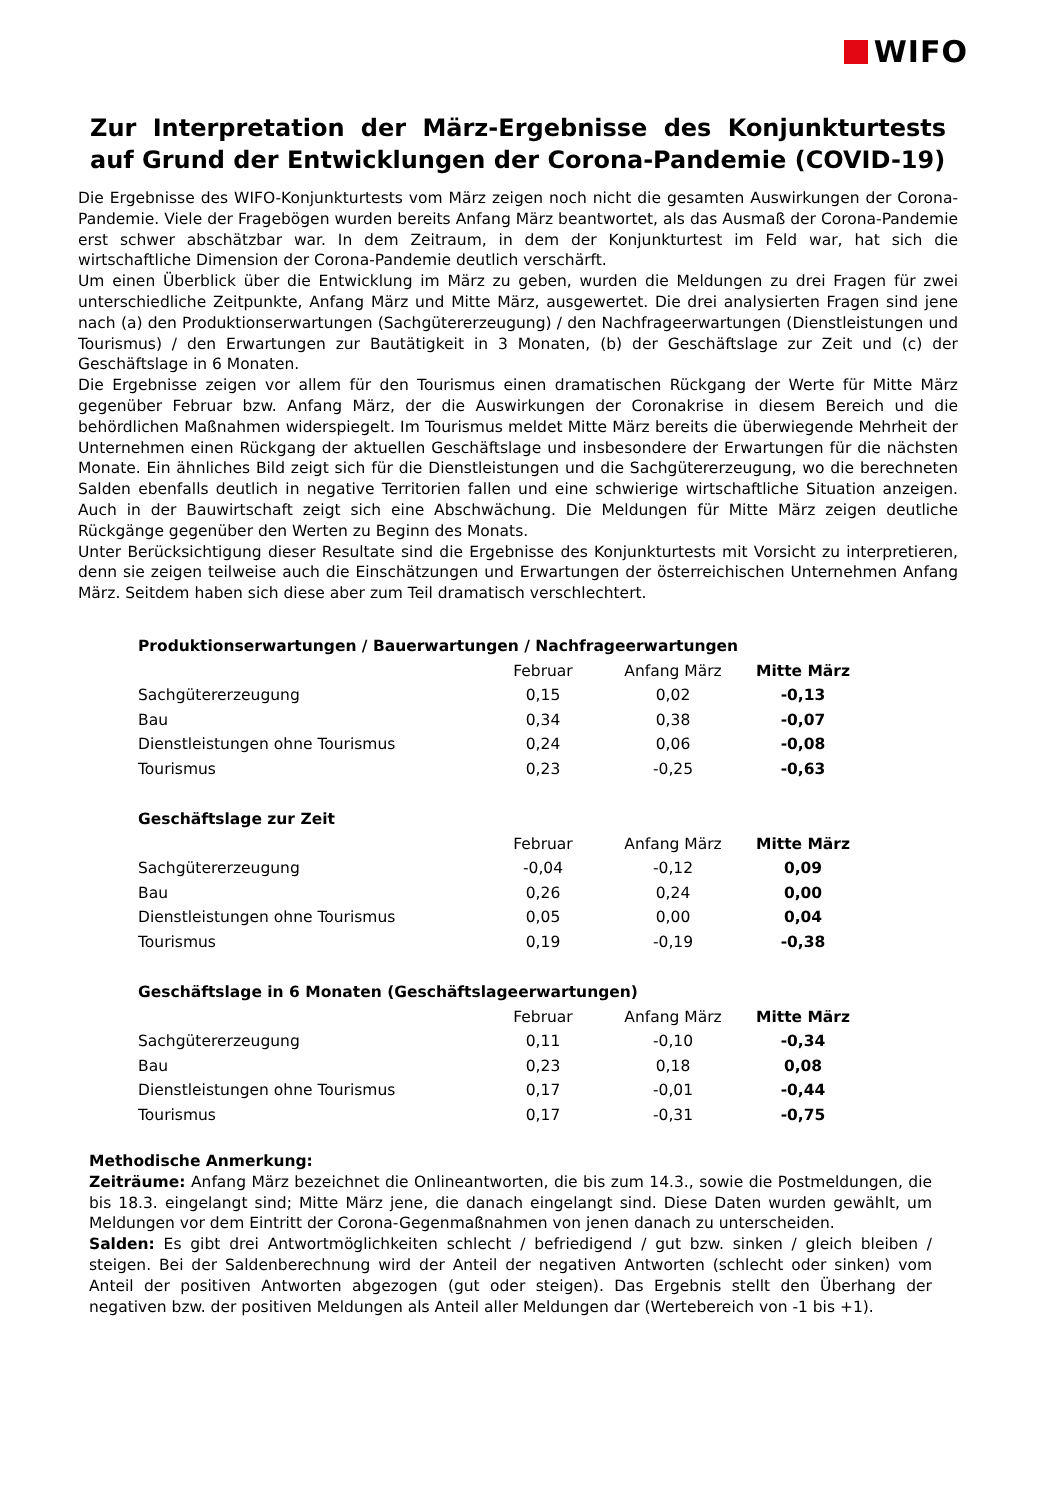WIFO
Zur Interpretation der März-Ergebnisse des Konjunkturtests auf Grund der Entwicklungen der Corona-Pandemie (COVID-19)
Die Ergebnisse des WIFO-Konjunkturtests vom März zeigen noch nicht die gesamten Auswirkungen der Corona-Pandemie. Viele der Fragebögen wurden bereits Anfang März beantwortet, als das Ausmaß der Corona-Pandemie erst schwer abschätzbar war. In dem Zeitraum, in dem der Konjunkturtest im Feld war, hat sich die wirtschaftliche Dimension der Corona-Pandemie deutlich verschärft.
Um einen Überblick über die Entwicklung im März zu geben, wurden die Meldungen zu drei Fragen für zwei unterschiedliche Zeitpunkte, Anfang März und Mitte März, ausgewertet. Die drei analysierten Fragen sind jene nach (a) den Produktionserwartungen (Sachgütererzeugung) / den Nachfrageerwartungen (Dienstleistungen und Tourismus) / den Erwartungen zur Bautätigkeit in 3 Monaten, (b) der Geschäftslage zur Zeit und (c) der Geschäftslage in 6 Monaten.
Die Ergebnisse zeigen vor allem für den Tourismus einen dramatischen Rückgang der Werte für Mitte März gegenüber Februar bzw. Anfang März, der die Auswirkungen der Coronakrise in diesem Bereich und die behördlichen Maßnahmen widerspiegelt. Im Tourismus meldet Mitte März bereits die überwiegende Mehrheit der Unternehmen einen Rückgang der aktuellen Geschäftslage und insbesondere der Erwartungen für die nächsten Monate. Ein ähnliches Bild zeigt sich für die Dienstleistungen und die Sachgütererzeugung, wo die berechneten Salden ebenfalls deutlich in negative Territorien fallen und eine schwierige wirtschaftliche Situation anzeigen. Auch in der Bauwirtschaft zeigt sich eine Abschwächung. Die Meldungen für Mitte März zeigen deutliche Rückgänge gegenüber den Werten zu Beginn des Monats.
Unter Berücksichtigung dieser Resultate sind die Ergebnisse des Konjunkturtests mit Vorsicht zu interpretieren, denn sie zeigen teilweise auch die Einschätzungen und Erwartungen der österreichischen Unternehmen Anfang März. Seitdem haben sich diese aber zum Teil dramatisch verschlechtert.
| Produktionserwartungen / Bauerwartungen / Nachfrageerwartungen | | | |
| --- | --- | --- | --- |
| | Februar | Anfang März | Mitte März |
| Sachgütererzeugung | 0,15 | 0,02 | -0,13 |
| Bau | 0,34 | 0,38 | -0,07 |
| Dienstleistungen ohne Tourismus | 0,24 | 0,06 | -0,08 |
| Tourismus | 0,23 | -0,25 | -0,63 |
| Geschäftslage zur Zeit | | | |
| | Februar | Anfang März | Mitte März |
| Sachgütererzeugung | -0,04 | -0,12 | 0,09 |
| Bau | 0,26 | 0,24 | 0,00 |
| Dienstleistungen ohne Tourismus | 0,05 | 0,00 | 0,04 |
| Tourismus | 0,19 | -0,19 | -0,38 |
| Geschäftslage in 6 Monaten (Geschäftslageerwartungen) | | | |
| | Februar | Anfang März | Mitte März |
| Sachgütererzeugung | 0,11 | -0,10 | -0,34 |
| Bau | 0,23 | 0,18 | 0,08 |
| Dienstleistungen ohne Tourismus | 0,17 | -0,01 | -0,44 |
| Tourismus | 0,17 | -0,31 | -0,75 |
Methodische Anmerkung:
Zeiträume: Anfang März bezeichnet die Onlineantworten, die bis zum 14.3., sowie die Postmeldungen, die bis 18.3. eingelangt sind; Mitte März jene, die danach eingelangt sind. Diese Daten wurden gewählt, um Meldungen vor dem Eintritt der Corona-Gegenmaßnahmen von jenen danach zu unterscheiden.
Salden: Es gibt drei Antwortmöglichkeiten schlecht / befriedigend / gut bzw. sinken / gleich bleiben / steigen. Bei der Saldenberechnung wird der Anteil der negativen Antworten (schlecht oder sinken) vom Anteil der positiven Antworten abgezogen (gut oder steigen). Das Ergebnis stellt den Überhang der negativen bzw. der positiven Meldungen als Anteil aller Meldungen dar (Wertebereich von -1 bis +1).